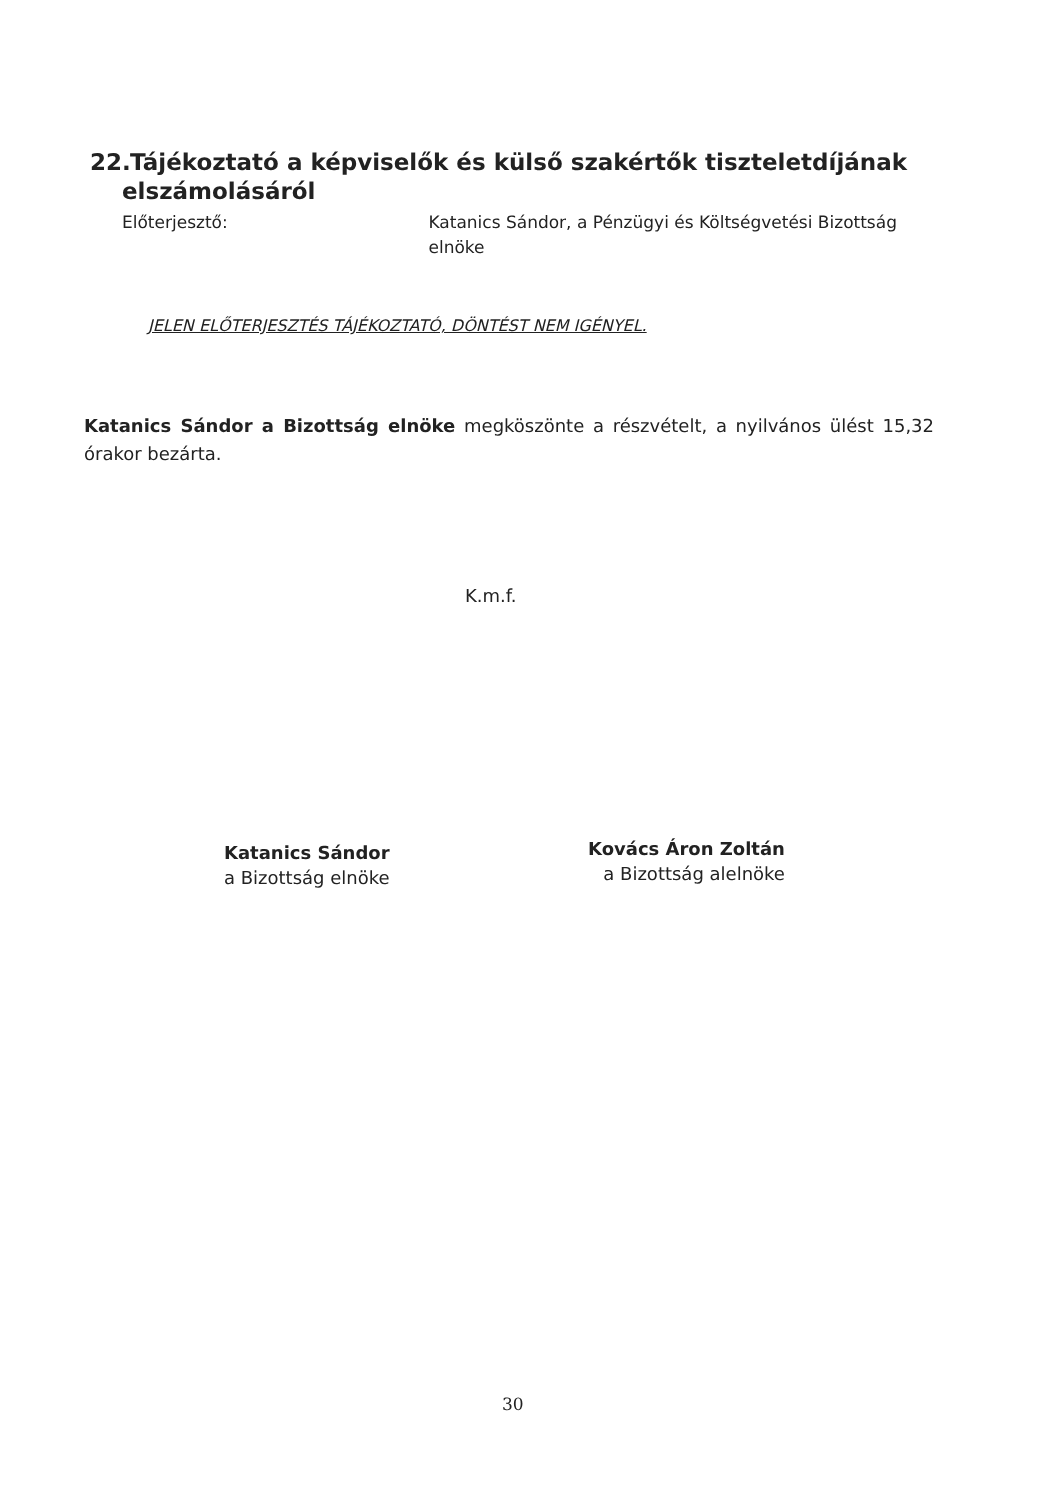22. Tájékoztató a képviselők és külső szakértők tiszteletdíjának
elszámolásáról
Előterjesztő: Katanics Sándor, a Pénzügyi és Költségvetési Bizottság elnöke
JELEN ELŐTERJESZTÉS TÁJÉKOZTATÓ, DÖNTÉST NEM IGÉNYEL.
Katanics Sándor a Bizottság elnöke megköszönte a részvételt, a nyilvános ülést 15,32 órakor bezárta.
K.m.f.
Katanics Sándor
a Bizottság elnöke
Kovács Áron Zoltán
a Bizottság alelnöke
30